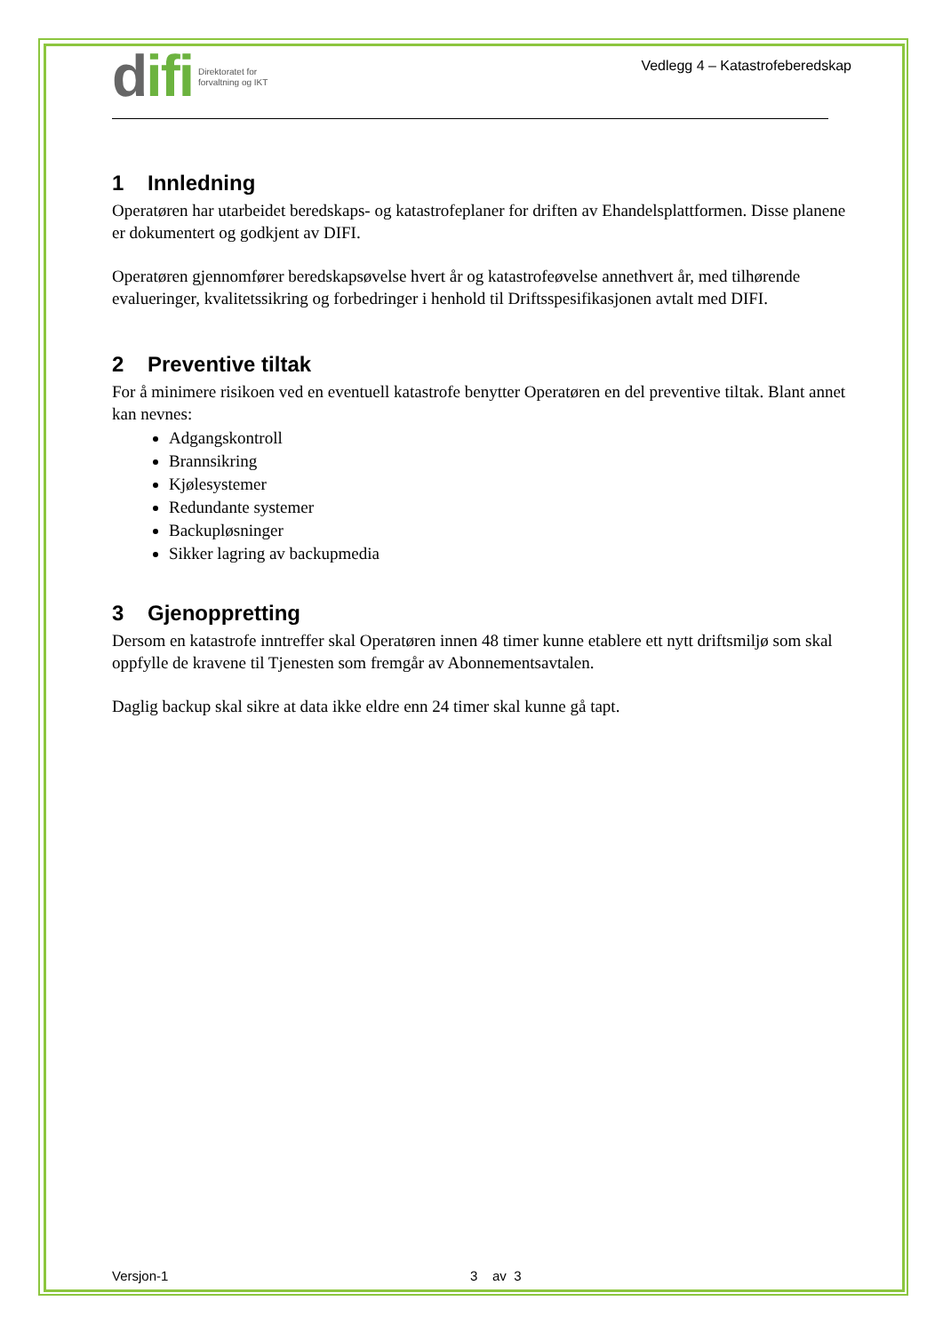difi
Direktoratet for
forvaltning og IKT
Vedlegg 4 – Katastrofeberedskap
1 Innledning
Operatøren har utarbeidet beredskaps- og katastrofeplaner for driften av Ehandelsplattformen. Disse planene er dokumentert og godkjent av DIFI.
Operatøren gjennomfører beredskapsøvelse hvert år og katastrofeøvelse annethvert år, med tilhørende evalueringer, kvalitetssikring og forbedringer i henhold til Driftsspesifikasjonen avtalt med DIFI.
2 Preventive tiltak
For å minimere risikoen ved en eventuell katastrofe benytter Operatøren en del preventive tiltak. Blant annet kan nevnes:
Adgangskontroll
Brannsikring
Kjølesystemer
Redundante systemer
Backupløsninger
Sikker lagring av backupmedia
3 Gjenoppretting
Dersom en katastrofe inntreffer skal Operatøren innen 48 timer kunne etablere ett nytt driftsmiljø som skal oppfylle de kravene til Tjenesten som fremgår av Abonnementsavtalen.
Daglig backup skal sikre at data ikke eldre enn 24 timer skal kunne gå tapt.
Versjon-1 3 av 3